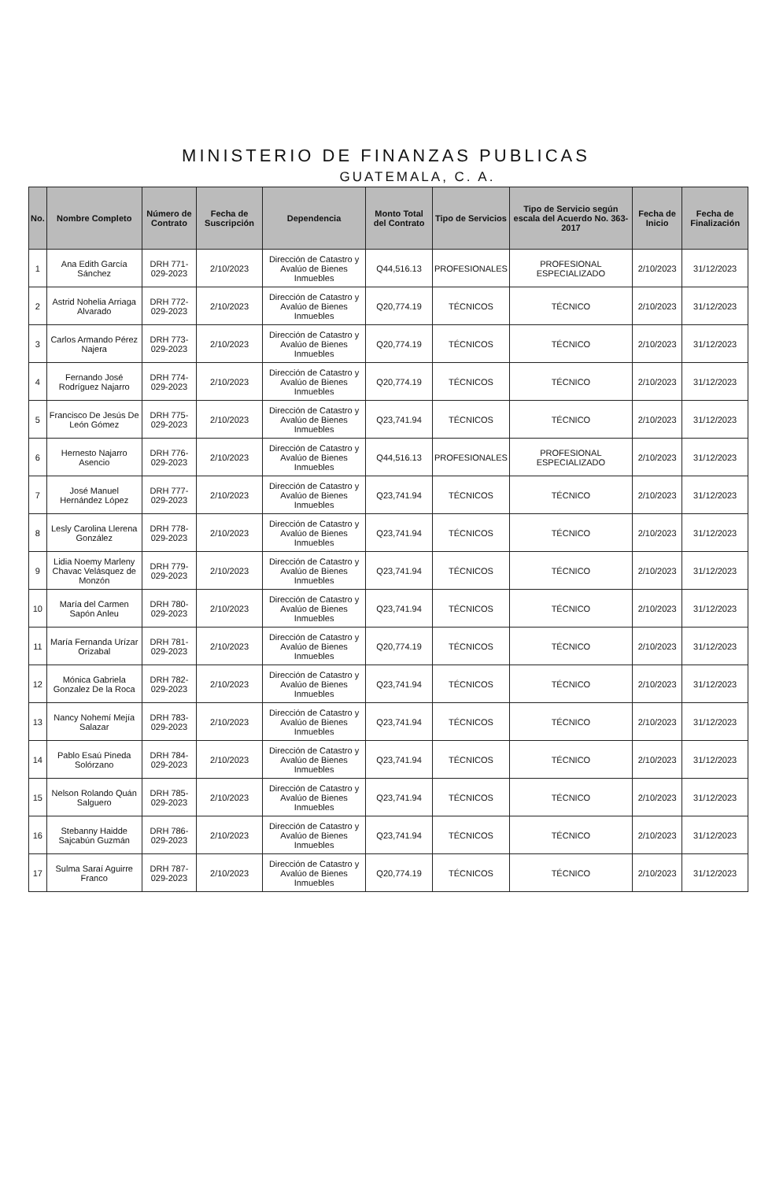MINISTERIO DE FINANZAS PUBLICAS
GUATEMALA, C. A.
| No. | Nombre Completo | Número de Contrato | Fecha de Suscripción | Dependencia | Monto Total del Contrato | Tipo de Servicios | Tipo de Servicio según escala del Acuerdo No. 363-2017 | Fecha de Inicio | Fecha de Finalización |
| --- | --- | --- | --- | --- | --- | --- | --- | --- | --- |
| 1 | Ana Edith García Sánchez | DRH 771-029-2023 | 2/10/2023 | Dirección de Catastro y Avalúo de Bienes Inmuebles | Q44,516.13 | PROFESIONALES | PROFESIONAL ESPECIALIZADO | 2/10/2023 | 31/12/2023 |
| 2 | Astrid Nohelia Arriaga Alvarado | DRH 772-029-2023 | 2/10/2023 | Dirección de Catastro y Avalúo de Bienes Inmuebles | Q20,774.19 | TÉCNICOS | TÉCNICO | 2/10/2023 | 31/12/2023 |
| 3 | Carlos Armando Pérez Najera | DRH 773-029-2023 | 2/10/2023 | Dirección de Catastro y Avalúo de Bienes Inmuebles | Q20,774.19 | TÉCNICOS | TÉCNICO | 2/10/2023 | 31/12/2023 |
| 4 | Fernando José Rodríguez Najarro | DRH 774-029-2023 | 2/10/2023 | Dirección de Catastro y Avalúo de Bienes Inmuebles | Q20,774.19 | TÉCNICOS | TÉCNICO | 2/10/2023 | 31/12/2023 |
| 5 | Francisco De Jesús De León Gómez | DRH 775-029-2023 | 2/10/2023 | Dirección de Catastro y Avalúo de Bienes Inmuebles | Q23,741.94 | TÉCNICOS | TÉCNICO | 2/10/2023 | 31/12/2023 |
| 6 | Hernesto Najarro Asencio | DRH 776-029-2023 | 2/10/2023 | Dirección de Catastro y Avalúo de Bienes Inmuebles | Q44,516.13 | PROFESIONALES | PROFESIONAL ESPECIALIZADO | 2/10/2023 | 31/12/2023 |
| 7 | José Manuel Hernández López | DRH 777-029-2023 | 2/10/2023 | Dirección de Catastro y Avalúo de Bienes Inmuebles | Q23,741.94 | TÉCNICOS | TÉCNICO | 2/10/2023 | 31/12/2023 |
| 8 | Lesly Carolina Llerena González | DRH 778-029-2023 | 2/10/2023 | Dirección de Catastro y Avalúo de Bienes Inmuebles | Q23,741.94 | TÉCNICOS | TÉCNICO | 2/10/2023 | 31/12/2023 |
| 9 | Lidia Noemy Marleny Chavac Velásquez de Monzón | DRH 779-029-2023 | 2/10/2023 | Dirección de Catastro y Avalúo de Bienes Inmuebles | Q23,741.94 | TÉCNICOS | TÉCNICO | 2/10/2023 | 31/12/2023 |
| 10 | María del Carmen Sapón Anleu | DRH 780-029-2023 | 2/10/2023 | Dirección de Catastro y Avalúo de Bienes Inmuebles | Q23,741.94 | TÉCNICOS | TÉCNICO | 2/10/2023 | 31/12/2023 |
| 11 | María Fernanda Urízar Orizabal | DRH 781-029-2023 | 2/10/2023 | Dirección de Catastro y Avalúo de Bienes Inmuebles | Q20,774.19 | TÉCNICOS | TÉCNICO | 2/10/2023 | 31/12/2023 |
| 12 | Mónica Gabriela Gonzalez De la Roca | DRH 782-029-2023 | 2/10/2023 | Dirección de Catastro y Avalúo de Bienes Inmuebles | Q23,741.94 | TÉCNICOS | TÉCNICO | 2/10/2023 | 31/12/2023 |
| 13 | Nancy Nohemí Mejía Salazar | DRH 783-029-2023 | 2/10/2023 | Dirección de Catastro y Avalúo de Bienes Inmuebles | Q23,741.94 | TÉCNICOS | TÉCNICO | 2/10/2023 | 31/12/2023 |
| 14 | Pablo Esaú Pineda Solórzano | DRH 784-029-2023 | 2/10/2023 | Dirección de Catastro y Avalúo de Bienes Inmuebles | Q23,741.94 | TÉCNICOS | TÉCNICO | 2/10/2023 | 31/12/2023 |
| 15 | Nelson Rolando Quán Salguero | DRH 785-029-2023 | 2/10/2023 | Dirección de Catastro y Avalúo de Bienes Inmuebles | Q23,741.94 | TÉCNICOS | TÉCNICO | 2/10/2023 | 31/12/2023 |
| 16 | Stebanny Haidde Sajcabún Guzmán | DRH 786-029-2023 | 2/10/2023 | Dirección de Catastro y Avalúo de Bienes Inmuebles | Q23,741.94 | TÉCNICOS | TÉCNICO | 2/10/2023 | 31/12/2023 |
| 17 | Sulma Saraí Aguirre Franco | DRH 787-029-2023 | 2/10/2023 | Dirección de Catastro y Avalúo de Bienes Inmuebles | Q20,774.19 | TÉCNICOS | TÉCNICO | 2/10/2023 | 31/12/2023 |